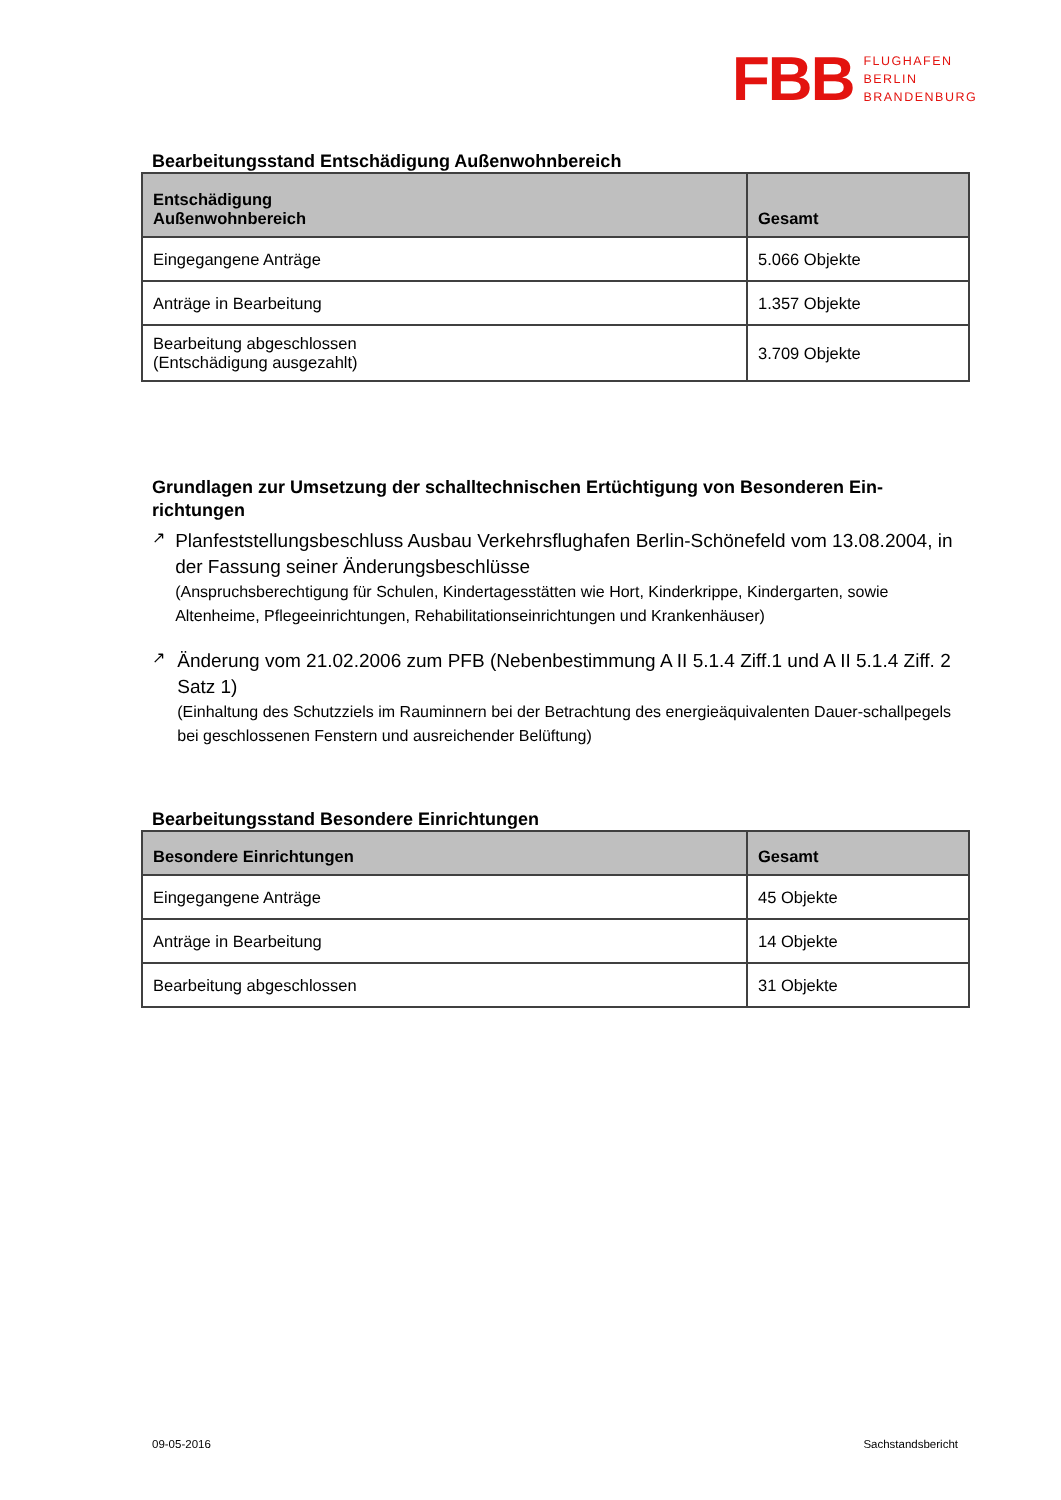FBB FLUGHAFEN
BERLIN
BRANDENBURG
Bearbeitungsstand Entschädigung Außenwohnbereich
| Entschädigung Außenwohnbereich | Gesamt |
| --- | --- |
| Eingegangene Anträge | 5.066 Objekte |
| Anträge in Bearbeitung | 1.357 Objekte |
| Bearbeitung abgeschlossen (Entschädigung ausgezahlt) | 3.709 Objekte |
Grundlagen zur Umsetzung der schalltechnischen Ertüchtigung von Besonderen Ein-richtungen
↗
Planfeststellungsbeschluss Ausbau Verkehrsflughafen Berlin-Schönefeld vom 13.08.2004, in der Fassung seiner Änderungsbeschlüsse
(Anspruchsberechtigung für Schulen, Kindertagesstätten wie Hort, Kinderkrippe, Kindergarten, sowie Altenheime, Pflegeeinrichtungen, Rehabilitationseinrichtungen und Krankenhäuser)
↗
Änderung vom 21.02.2006 zum PFB (Nebenbestimmung A II 5.1.4 Ziff.1 und A II 5.1.4 Ziff. 2 Satz 1)
(Einhaltung des Schutzziels im Rauminnern bei der Betrachtung des energieäquivalenten Dauer-schallpegels bei geschlossenen Fenstern und ausreichender Belüftung)
Bearbeitungsstand Besondere Einrichtungen
| Besondere Einrichtungen | Gesamt |
| --- | --- |
| Eingegangene Anträge | 45 Objekte |
| Anträge in Bearbeitung | 14 Objekte |
| Bearbeitung abgeschlossen | 31 Objekte |
09-05-2016 Sachstandsbericht